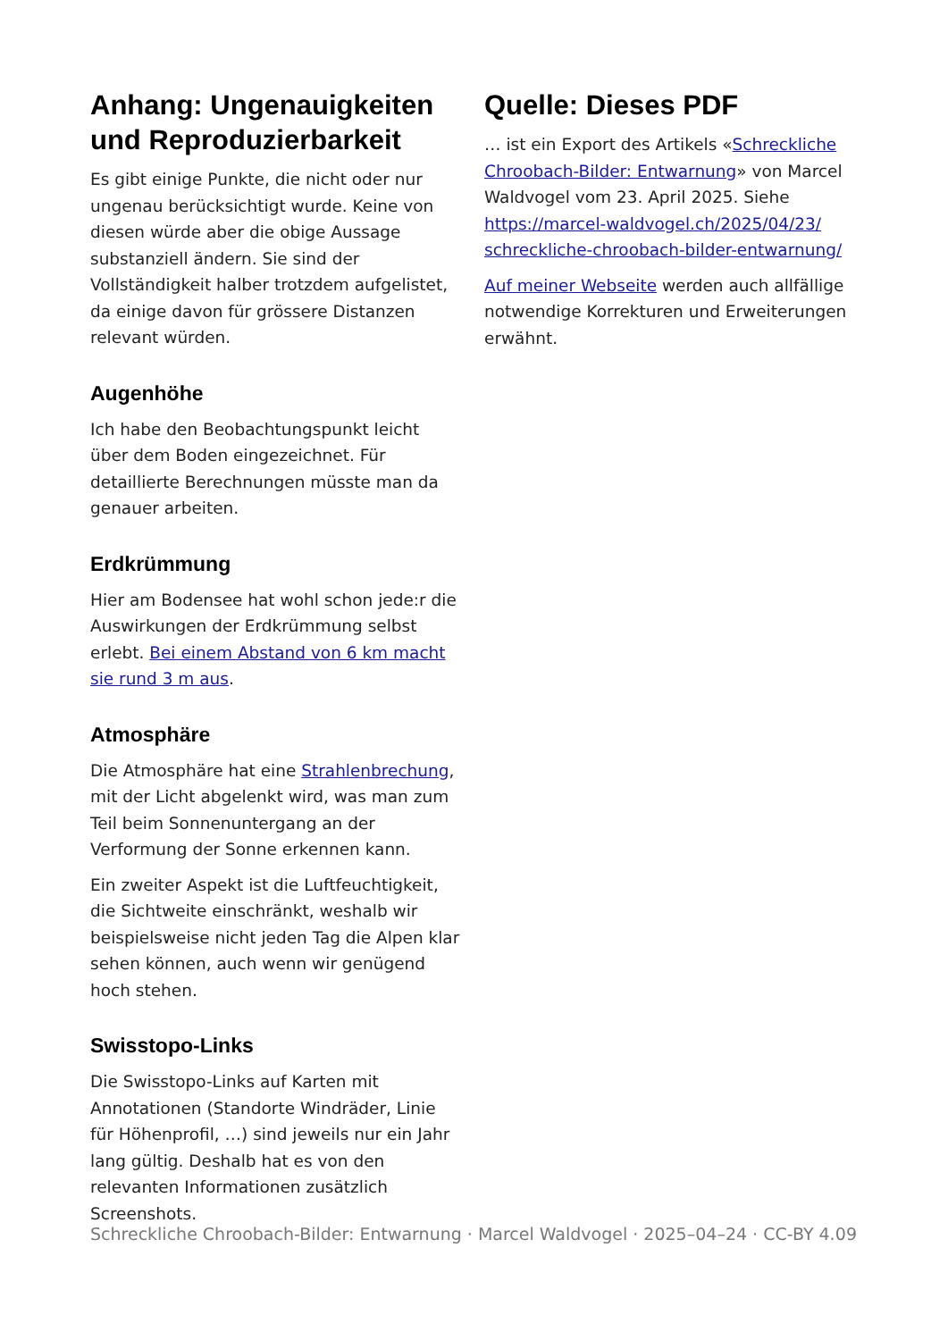Anhang: Ungenauigkeiten und Reproduzierbarkeit
Es gibt einige Punkte, die nicht oder nur ungenau berücksichtigt wurde. Keine von diesen würde aber die obige Aussage substanziell ändern. Sie sind der Vollständigkeit halber trotzdem aufgelistet, da einige davon für grössere Distanzen relevant würden.
Augenhöhe
Ich habe den Beobachtungspunkt leicht über dem Boden eingezeichnet. Für detaillierte Berechnungen müsste man da genauer arbeiten.
Erdkrümmung
Hier am Bodensee hat wohl schon jede:r die Auswirkungen der Erdkrümmung selbst erlebt. Bei einem Abstand von 6 km macht sie rund 3 m aus.
Atmosphäre
Die Atmosphäre hat eine Strahlenbrechung, mit der Licht abgelenkt wird, was man zum Teil beim Sonnenuntergang an der Verformung der Sonne erkennen kann.
Ein zweiter Aspekt ist die Luftfeuchtigkeit, die Sichtweite einschränkt, weshalb wir beispielsweise nicht jeden Tag die Alpen klar sehen können, auch wenn wir genügend hoch stehen.
Swisstopo-Links
Die Swisstopo-Links auf Karten mit Annotationen (Standorte Windräder, Linie für Höhenprofil, …) sind jeweils nur ein Jahr lang gültig. Deshalb hat es von den relevanten Informationen zusätzlich Screenshots.
Quelle: Dieses PDF
… ist ein Export des Artikels «Schreckliche Chroobach-Bilder: Entwarnung» von Marcel Waldvogel vom 23. April 2025. Siehe https://marcel-waldvogel.ch/2025/04/23/ schreckliche-chroobach-bilder-entwarnung/
Auf meiner Webseite werden auch allfällige notwendige Korrekturen und Erweiterungen erwähnt.
Schreckliche Chroobach-Bilder: Entwarnung · Marcel Waldvogel · 2025–04–24 · CC-BY 4.0 9